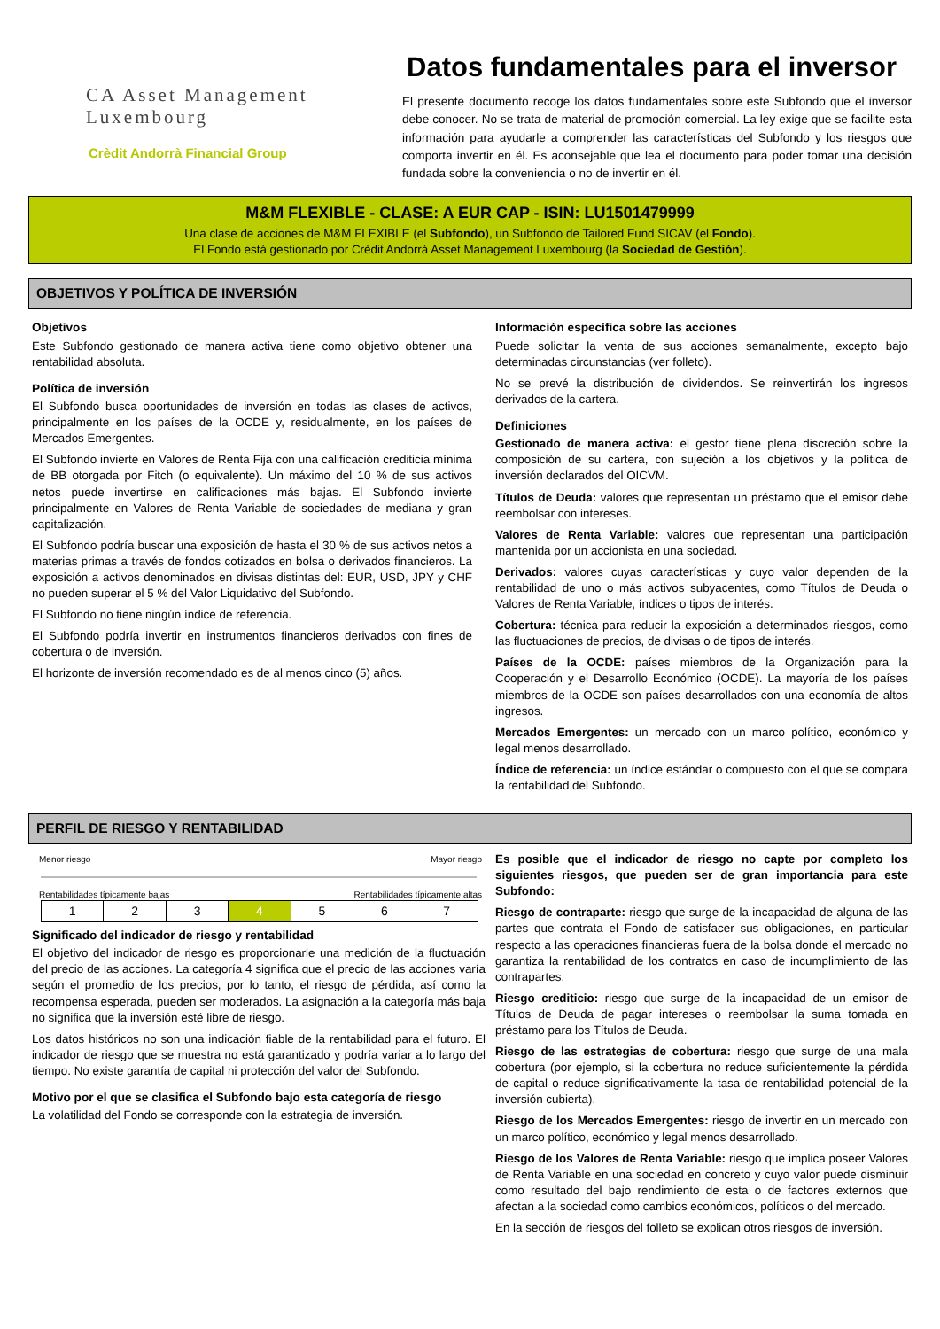CA Asset Management
Luxembourg
Crèdit Andorrà Financial Group
Datos fundamentales para el inversor
El presente documento recoge los datos fundamentales sobre este Subfondo que el inversor debe conocer. No se trata de material de promoción comercial. La ley exige que se facilite esta información para ayudarle a comprender las características del Subfondo y los riesgos que comporta invertir en él. Es aconsejable que lea el documento para poder tomar una decisión fundada sobre la conveniencia o no de invertir en él.
M&M FLEXIBLE - CLASE: A EUR CAP - ISIN: LU1501479999
Una clase de acciones de M&M FLEXIBLE (el Subfondo), un Subfondo de Tailored Fund SICAV (el Fondo).
El Fondo está gestionado por Crèdit Andorrà Asset Management Luxembourg (la Sociedad de Gestión).
OBJETIVOS Y POLÍTICA DE INVERSIÓN
Objetivos
Este Subfondo gestionado de manera activa tiene como objetivo obtener una rentabilidad absoluta.
Política de inversión
El Subfondo busca oportunidades de inversión en todas las clases de activos, principalmente en los países de la OCDE y, residualmente, en los países de Mercados Emergentes.
El Subfondo invierte en Valores de Renta Fija con una calificación crediticia mínima de BB otorgada por Fitch (o equivalente). Un máximo del 10 % de sus activos netos puede invertirse en calificaciones más bajas. El Subfondo invierte principalmente en Valores de Renta Variable de sociedades de mediana y gran capitalización.
El Subfondo podría buscar una exposición de hasta el 30 % de sus activos netos a materias primas a través de fondos cotizados en bolsa o derivados financieros. La exposición a activos denominados en divisas distintas del: EUR, USD, JPY y CHF no pueden superar el 5 % del Valor Liquidativo del Subfondo.
El Subfondo no tiene ningún índice de referencia.
El Subfondo podría invertir en instrumentos financieros derivados con fines de cobertura o de inversión.
El horizonte de inversión recomendado es de al menos cinco (5) años.
Información específica sobre las acciones
Puede solicitar la venta de sus acciones semanalmente, excepto bajo determinadas circunstancias (ver folleto).
No se prevé la distribución de dividendos. Se reinvertirán los ingresos derivados de la cartera.
Definiciones
Gestionado de manera activa: el gestor tiene plena discreción sobre la composición de su cartera, con sujeción a los objetivos y la política de inversión declarados del OICVM.
Títulos de Deuda: valores que representan un préstamo que el emisor debe reembolsar con intereses.
Valores de Renta Variable: valores que representan una participación mantenida por un accionista en una sociedad.
Derivados: valores cuyas características y cuyo valor dependen de la rentabilidad de uno o más activos subyacentes, como Títulos de Deuda o Valores de Renta Variable, índices o tipos de interés.
Cobertura: técnica para reducir la exposición a determinados riesgos, como las fluctuaciones de precios, de divisas o de tipos de interés.
Países de la OCDE: países miembros de la Organización para la Cooperación y el Desarrollo Económico (OCDE). La mayoría de los países miembros de la OCDE son países desarrollados con una economía de altos ingresos.
Mercados Emergentes: un mercado con un marco político, económico y legal menos desarrollado.
Índice de referencia: un índice estándar o compuesto con el que se compara la rentabilidad del Subfondo.
PERFIL DE RIESGO Y RENTABILIDAD
Menor riesgo Mayor riesgo
Rentabilidades típicamente bajas Rentabilidades típicamente altas
| 1 | 2 | 3 | 4 | 5 | 6 | 7 |
Significado del indicador de riesgo y rentabilidad
El objetivo del indicador de riesgo es proporcionarle una medición de la fluctuación del precio de las acciones. La categoría 4 significa que el precio de las acciones varía según el promedio de los precios, por lo tanto, el riesgo de pérdida, así como la recompensa esperada, pueden ser moderados. La asignación a la categoría más baja no significa que la inversión esté libre de riesgo.
Los datos históricos no son una indicación fiable de la rentabilidad para el futuro. El indicador de riesgo que se muestra no está garantizado y podría variar a lo largo del tiempo. No existe garantía de capital ni protección del valor del Subfondo.
Motivo por el que se clasifica el Subfondo bajo esta categoría de riesgo
La volatilidad del Fondo se corresponde con la estrategia de inversión.
Es posible que el indicador de riesgo no capte por completo los siguientes riesgos, que pueden ser de gran importancia para este Subfondo:
Riesgo de contraparte: riesgo que surge de la incapacidad de alguna de las partes que contrata el Fondo de satisfacer sus obligaciones, en particular respecto a las operaciones financieras fuera de la bolsa donde el mercado no garantiza la rentabilidad de los contratos en caso de incumplimiento de las contrapartes.
Riesgo crediticio: riesgo que surge de la incapacidad de un emisor de Títulos de Deuda de pagar intereses o reembolsar la suma tomada en préstamo para los Títulos de Deuda.
Riesgo de las estrategias de cobertura: riesgo que surge de una mala cobertura (por ejemplo, si la cobertura no reduce suficientemente la pérdida de capital o reduce significativamente la tasa de rentabilidad potencial de la inversión cubierta).
Riesgo de los Mercados Emergentes: riesgo de invertir en un mercado con un marco político, económico y legal menos desarrollado.
Riesgo de los Valores de Renta Variable: riesgo que implica poseer Valores de Renta Variable en una sociedad en concreto y cuyo valor puede disminuir como resultado del bajo rendimiento de esta o de factores externos que afectan a la sociedad como cambios económicos, políticos o del mercado.
En la sección de riesgos del folleto se explican otros riesgos de inversión.